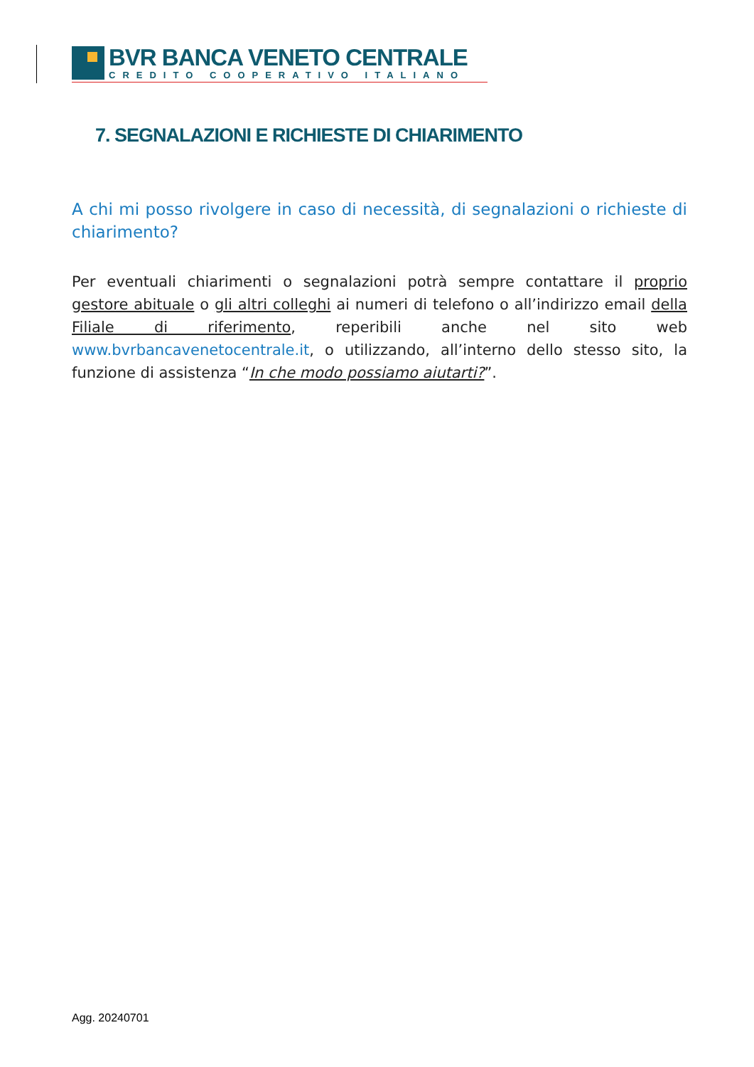BVR BANCA VENETO CENTRALE
CREDITO COOPERATIVO ITALIANO
7. SEGNALAZIONI E RICHIESTE DI CHIARIMENTO
A chi mi posso rivolgere in caso di necessità, di segnalazioni o richieste di chiarimento?
Per eventuali chiarimenti o segnalazioni potrà sempre contattare il proprio gestore abituale o gli altri colleghi ai numeri di telefono o all’indirizzo email della Filiale di riferimento, reperibili anche nel sito web www.bvrbancavenetocentrale.it, o utilizzando, all’interno dello stesso sito, la funzione di assistenza “In che modo possiamo aiutarti?”.
Agg. 20240701